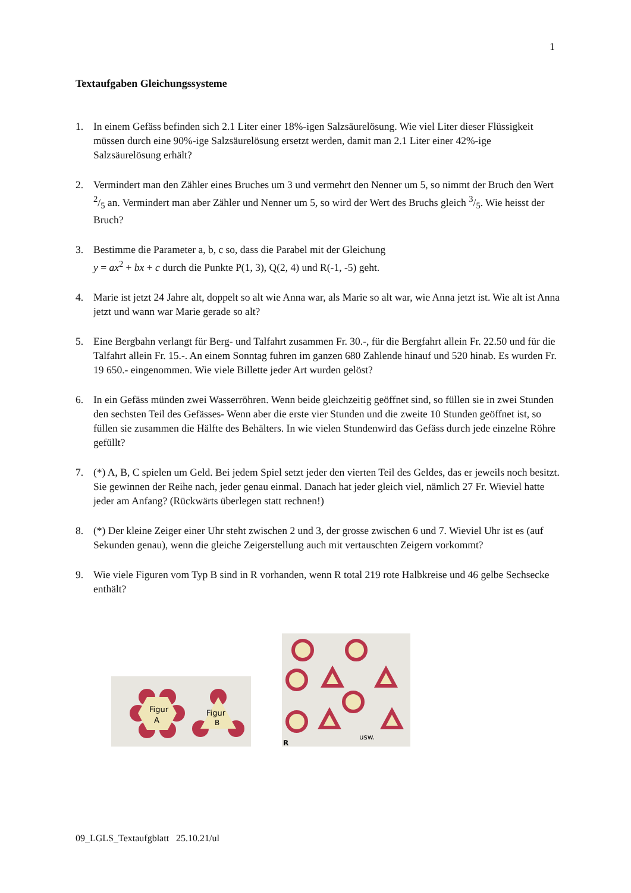1
Textaufgaben Gleichungssysteme
1. In einem Gefäss befinden sich 2.1 Liter einer 18%-igen Salzsäurelösung. Wie viel Liter dieser Flüssigkeit müssen durch eine 90%-ige Salzsäurelösung ersetzt werden, damit man 2.1 Liter einer 42%-ige Salzsäurelösung erhält?
2. Vermindert man den Zähler eines Bruches um 3 und vermehrt den Nenner um 5, so nimmt der Bruch den Wert 2/5 an. Vermindert man aber Zähler und Nenner um 5, so wird der Wert des Bruchs gleich 3/5. Wie heisst der Bruch?
3. Bestimme die Parameter a, b, c so, dass die Parabel mit der Gleichung
y = ax<sup>2</sup> + bx + c durch die Punkte P(1, 3), Q(2, 4) und R(-1, -5) geht.
4. Marie ist jetzt 24 Jahre alt, doppelt so alt wie Anna war, als Marie so alt war, wie Anna jetzt ist. Wie alt ist Anna jetzt und wann war Marie gerade so alt?
5. Eine Bergbahn verlangt für Berg- und Talfahrt zusammen Fr. 30.-, für die Bergfahrt allein Fr. 22.50 und für die Talfahrt allein Fr. 15.-. An einem Sonntag fuhren im ganzen 680 Zahlende hinauf und 520 hinab. Es wurden Fr. 19 650.- eingenommen. Wie viele Billette jeder Art wurden gelöst?
6. In ein Gefäss münden zwei Wasserröhren. Wenn beide gleichzeitig geöffnet sind, so füllen sie in zwei Stunden den sechsten Teil des Gefässes- Wenn aber die erste vier Stunden und die zweite 10 Stunden geöffnet ist, so füllen sie zusammen die Hälfte des Behälters. In wie vielen Stundenwird das Gefäss durch jede einzelne Röhre gefüllt?
7. (*) A, B, C spielen um Geld. Bei jedem Spiel setzt jeder den vierten Teil des Geldes, das er jeweils noch besitzt. Sie gewinnen der Reihe nach, jeder genau einmal. Danach hat jeder gleich viel, nämlich 27 Fr. Wieviel hatte jeder am Anfang? (Rückwärts überlegen statt rechnen!)
8. (*) Der kleine Zeiger einer Uhr steht zwischen 2 und 3, der grosse zwischen 6 und 7. Wieviel Uhr ist es (auf Sekunden genau), wenn die gleiche Zeigerstellung auch mit vertauschten Zeigern vorkommt?
9. Wie viele Figuren vom Typ B sind in R vorhanden, wenn R total 219 rote Halbkreise und 46 gelbe Sechsecke enthält?
Figur
A
Figur
B
usw.
R
09_LGLS_Textaufgblatt 25.10.21/ul